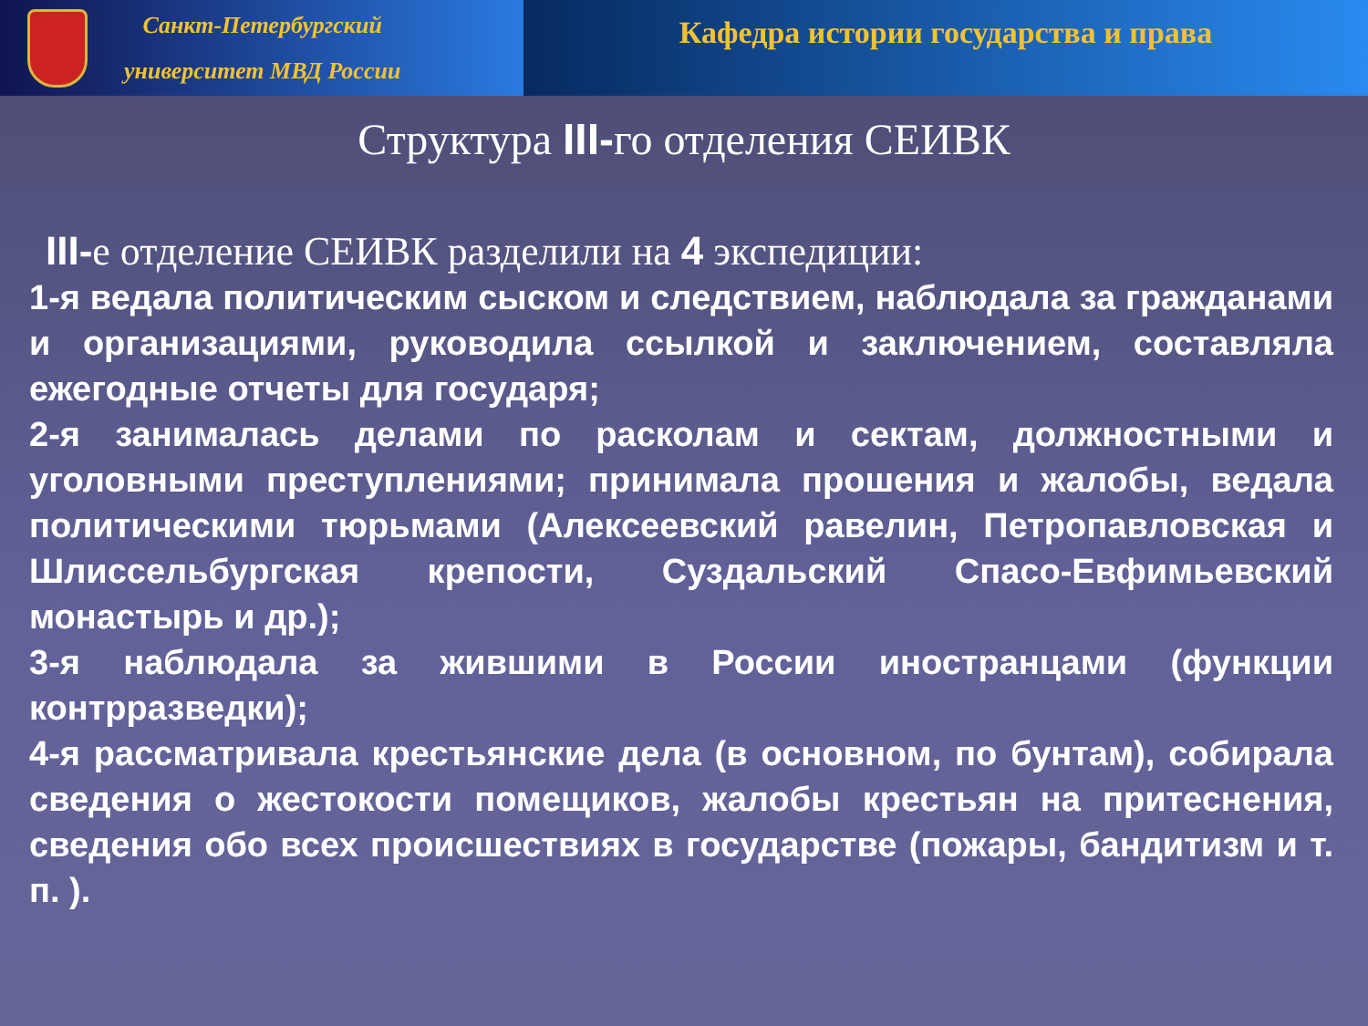Санкт-Петербургский
университет МВД России
Кафедра истории государства и права
Структура III-го отделения СЕИВК
III-е отделение СЕИВК разделили на 4 экспедиции:
1-я ведала политическим сыском и следствием, наблюдала за гражданами и организациями, руководила ссылкой и заключением, составляла ежегодные отчеты для государя;
2-я занималась делами по расколам и сектам, должностными и уголовными преступлениями; принимала прошения и жалобы, ведала политическими тюрьмами (Алексеевский равелин, Петропавловская и Шлиссельбургская крепости, Суздальский Спасо-Евфимьевский монастырь и др.);
3-я наблюдала за жившими в России иностранцами (функции контрразведки);
4-я рассматривала крестьянские дела (в основном, по бунтам), собирала сведения о жестокости помещиков, жалобы крестьян на притеснения, сведения обо всех происшествиях в государстве (пожары, бандитизм и т. п. ).